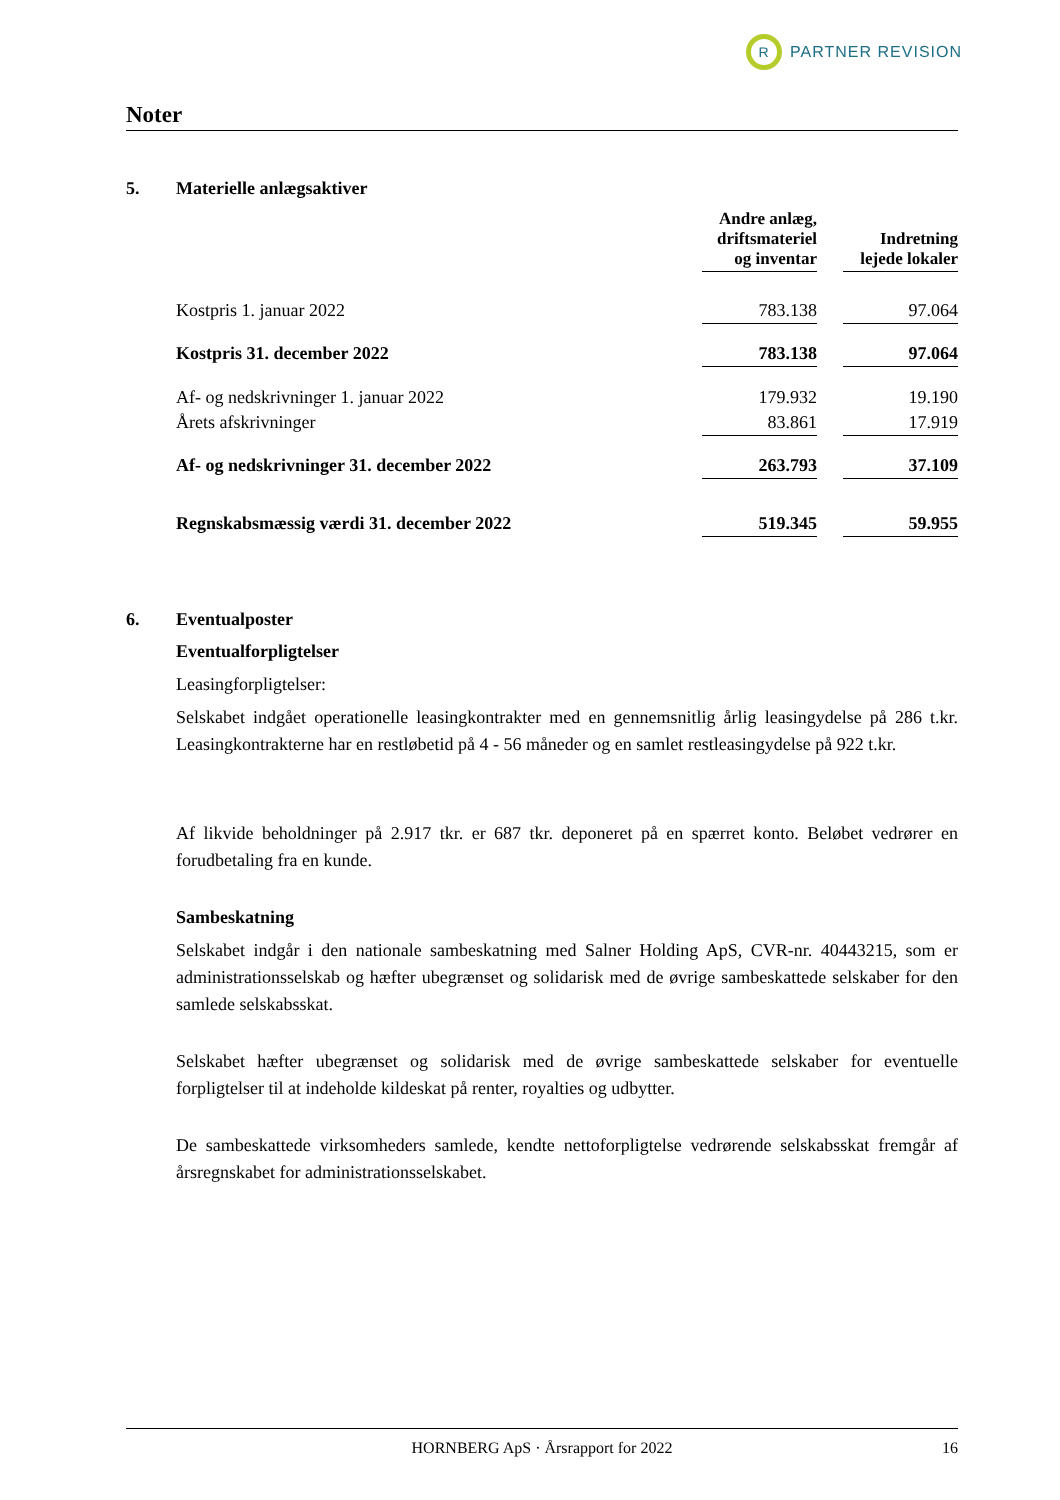R
PARTNER REVISION
Noter
5. Materielle anlægsaktiver
| | Andre anlæg, driftsmateriel og inventar | | Indretning lejede lokaler |
| --- | --- | --- | --- |
| Kostpris 1. januar 2022 | 783.138 | | 97.064 |
| Kostpris 31. december 2022 | 783.138 | | 97.064 |
| Af- og nedskrivninger 1. januar 2022 | 179.932 | | 19.190 |
| Årets afskrivninger | 83.861 | | 17.919 |
| Af- og nedskrivninger 31. december 2022 | 263.793 | | 37.109 |
| Regnskabsmæssig værdi 31. december 2022 | 519.345 | | 59.955 |
6. Eventualposter
Eventualforpligtelser
Leasingforpligtelser:
Selskabet indgået operationelle leasingkontrakter med en gennemsnitlig årlig leasingydelse på 286 t.kr. Leasingkontrakterne har en restløbetid på 4 - 56 måneder og en samlet restleasingydelse på 922 t.kr.
Af likvide beholdninger på 2.917 tkr. er 687 tkr. deponeret på en spærret konto. Beløbet vedrører en forudbetaling fra en kunde.
Sambeskatning
Selskabet indgår i den nationale sambeskatning med Salner Holding ApS, CVR-nr. 40443215, som er administrationsselskab og hæfter ubegrænset og solidarisk med de øvrige sambeskattede selskaber for den samlede selskabsskat.
Selskabet hæfter ubegrænset og solidarisk med de øvrige sambeskattede selskaber for eventuelle forpligtelser til at indeholde kildeskat på renter, royalties og udbytter.
De sambeskattede virksomheders samlede, kendte nettoforpligtelse vedrørende selskabsskat fremgår af årsregnskabet for administrationsselskabet.
HORNBERG ApS · Årsrapport for 2022 16